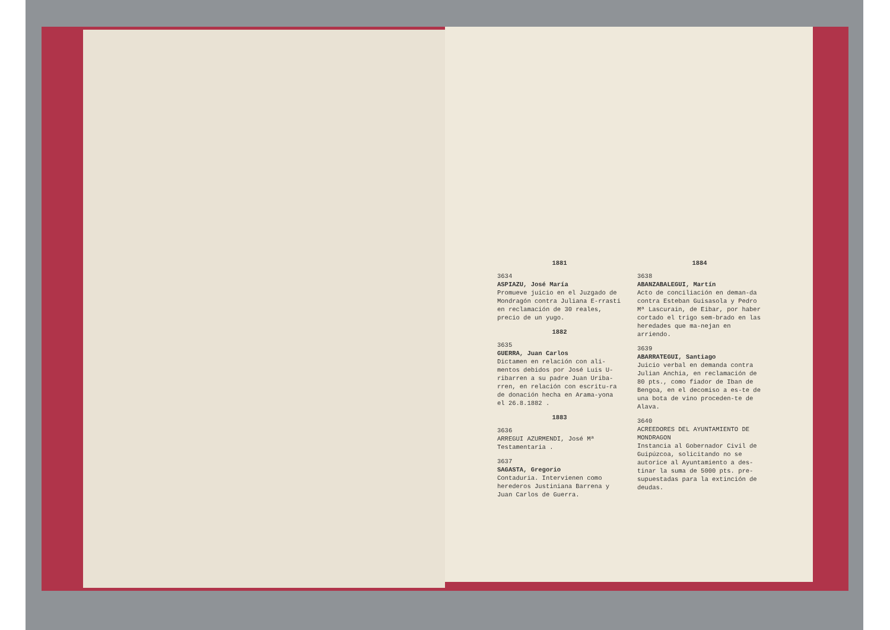1881
3634
ASPIAZU, José María
Promueve juicio en el Juzgado de Mondragón contra Juliana E-rrasti en reclamación de 30 reales, precio de un yugo.
1882
3635
GUERRA, Juan Carlos
Dictamen en relación con ali-mentos debidos por José Luis U-ribarren a su padre Juan Uriba-rren, en relación con escritu-ra de donación hecha en Arama-yona el 26.8.1882 .
1883
3636
ARREGUI AZURMENDI, José Mª
Testamentaria .
3637
SAGASTA, Gregorio
Contaduria. Intervienen como herederos Justiniana Barrena y Juan Carlos de Guerra.
1884
3638
ABANZABALEGUI, Martín
Acto de conciliación en deman-da contra Esteban Guisasola y Pedro Mª Lascurain, de Eibar, por haber cortado el trigo sem-brado en las heredades que ma-nejan en arriendo.
3639
ABARRATEGUI, Santiago
Juicio verbal en demanda contra Julian Anchia, en reclamación de 80 pts., como fiador de Iban de Bengoa, en el decomiso a es-te de una bota de vino proceden-te de Alava.
3640
ACREEDORES DEL AYUNTAMIENTO DE MONDRAGON
Instancia al Gobernador Civil de Guipúzcoa, solicitando no se autorice al Ayuntamiento a des-tinar la suma de 5000 pts. pre-supuestadas para la extinción de deudas.